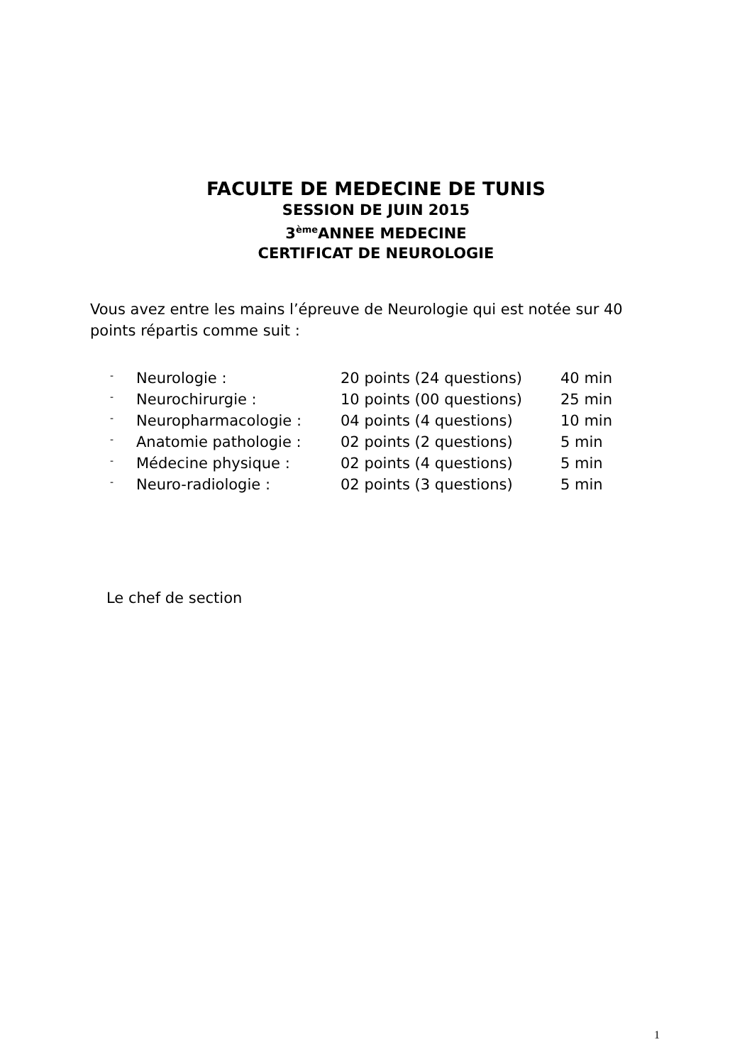FACULTE DE MEDECINE DE TUNIS
SESSION DE JUIN 2015
3<sup>ème</sup>ANNEE MEDECINE
CERTIFICAT DE NEUROLOGIE
Vous avez entre les mains l’épreuve de Neurologie qui est notée sur 40 points répartis comme suit :
| - | Neurologie : | 20 points (24 questions) | 40 min |
| - | Neurochirurgie : | 10 points (00 questions) | 25 min |
| - | Neuropharmacologie : | 04 points (4 questions) | 10 min |
| - | Anatomie pathologie : | 02 points (2 questions) | 5 min |
| - | Médecine physique : | 02 points (4 questions) | 5 min |
| - | Neuro-radiologie : | 02 points (3 questions) | 5 min |
Le chef de section
1